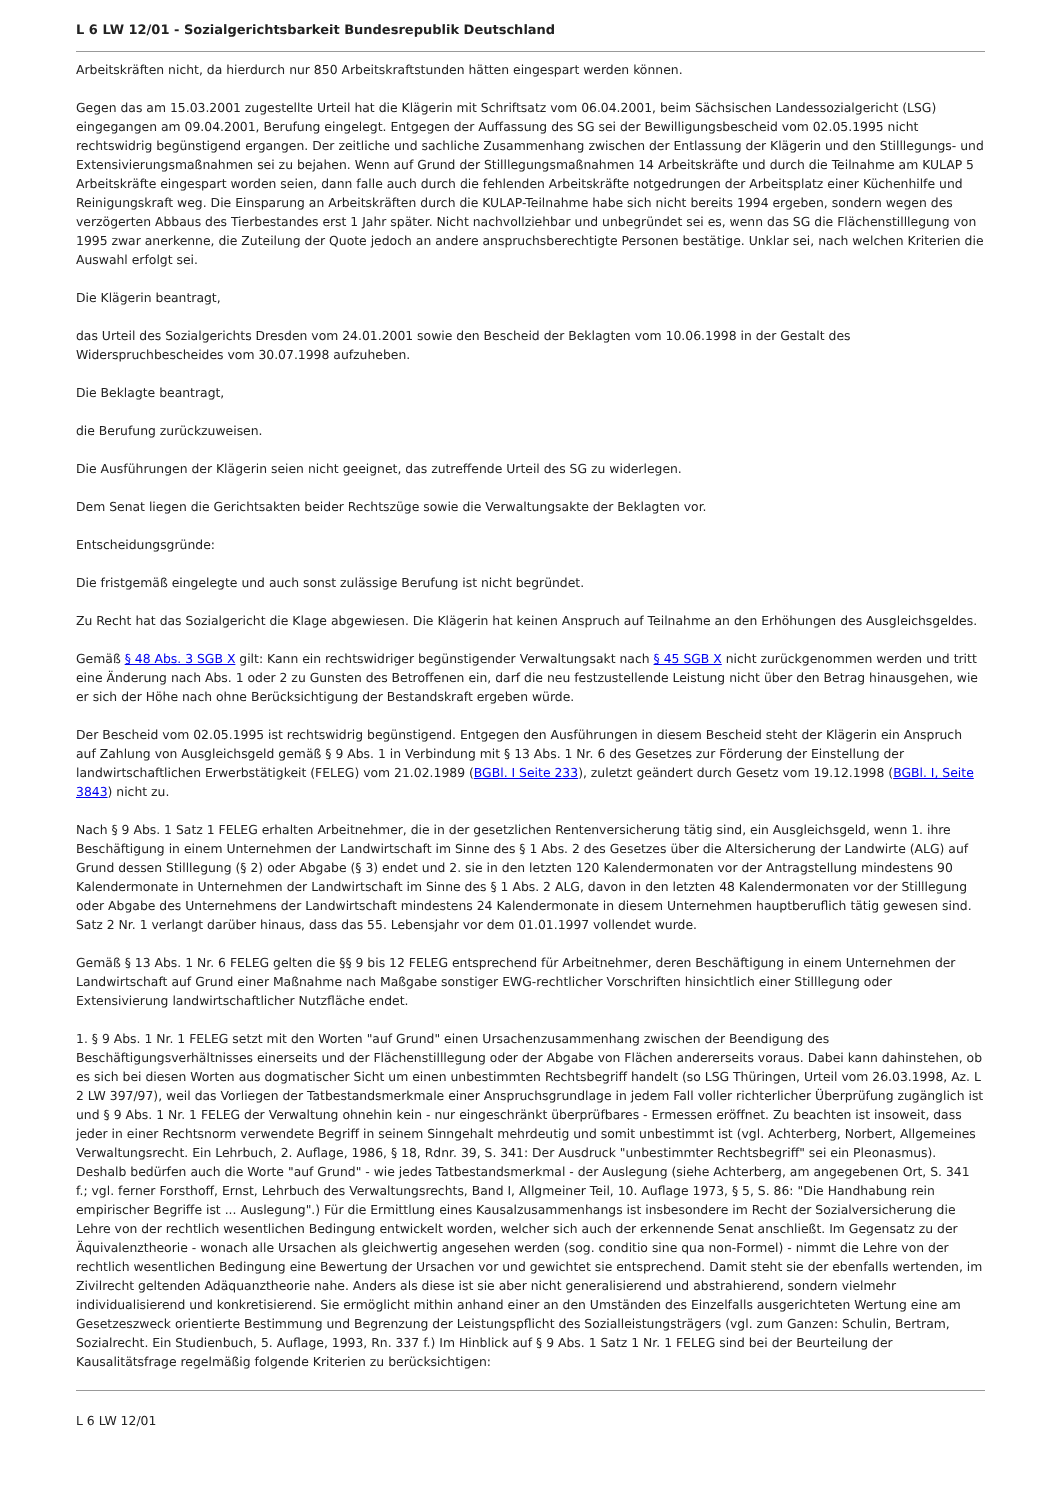L 6 LW 12/01 - Sozialgerichtsbarkeit Bundesrepublik Deutschland
Arbeitskräften nicht, da hierdurch nur 850 Arbeitskraftstunden hätten eingespart werden können.
Gegen das am 15.03.2001 zugestellte Urteil hat die Klägerin mit Schriftsatz vom 06.04.2001, beim Sächsischen Landessozialgericht (LSG) eingegangen am 09.04.2001, Berufung eingelegt. Entgegen der Auffassung des SG sei der Bewilligungsbescheid vom 02.05.1995 nicht rechtswidrig begünstigend ergangen. Der zeitliche und sachliche Zusammenhang zwischen der Entlassung der Klägerin und den Stilllegungs- und Extensivierungsmaßnahmen sei zu bejahen. Wenn auf Grund der Stilllegungsmaßnahmen 14 Arbeitskräfte und durch die Teilnahme am KULAP 5 Arbeitskräfte eingespart worden seien, dann falle auch durch die fehlenden Arbeitskräfte notgedrungen der Arbeitsplatz einer Küchenhilfe und Reinigungskraft weg. Die Einsparung an Arbeitskräften durch die KULAP-Teilnahme habe sich nicht bereits 1994 ergeben, sondern wegen des verzögerten Abbaus des Tierbestandes erst 1 Jahr später. Nicht nachvollziehbar und unbegründet sei es, wenn das SG die Flächenstilllegung von 1995 zwar anerkenne, die Zuteilung der Quote jedoch an andere anspruchsberechtigte Personen bestätige. Unklar sei, nach welchen Kriterien die Auswahl erfolgt sei.
Die Klägerin beantragt,
das Urteil des Sozialgerichts Dresden vom 24.01.2001 sowie den Bescheid der Beklagten vom 10.06.1998 in der Gestalt des Widerspruchbescheides vom 30.07.1998 aufzuheben.
Die Beklagte beantragt,
die Berufung zurückzuweisen.
Die Ausführungen der Klägerin seien nicht geeignet, das zutreffende Urteil des SG zu widerlegen.
Dem Senat liegen die Gerichtsakten beider Rechtszüge sowie die Verwaltungsakte der Beklagten vor.
Entscheidungsgründe:
Die fristgemäß eingelegte und auch sonst zulässige Berufung ist nicht begründet.
Zu Recht hat das Sozialgericht die Klage abgewiesen. Die Klägerin hat keinen Anspruch auf Teilnahme an den Erhöhungen des Ausgleichsgeldes.
Gemäß § 48 Abs. 3 SGB X gilt: Kann ein rechtswidriger begünstigender Verwaltungsakt nach § 45 SGB X nicht zurückgenommen werden und tritt eine Änderung nach Abs. 1 oder 2 zu Gunsten des Betroffenen ein, darf die neu festzustellende Leistung nicht über den Betrag hinausgehen, wie er sich der Höhe nach ohne Berücksichtigung der Bestandskraft ergeben würde.
Der Bescheid vom 02.05.1995 ist rechtswidrig begünstigend. Entgegen den Ausführungen in diesem Bescheid steht der Klägerin ein Anspruch auf Zahlung von Ausgleichsgeld gemäß § 9 Abs. 1 in Verbindung mit § 13 Abs. 1 Nr. 6 des Gesetzes zur Förderung der Einstellung der landwirtschaftlichen Erwerbstätigkeit (FELEG) vom 21.02.1989 (BGBl. I Seite 233), zuletzt geändert durch Gesetz vom 19.12.1998 (BGBl. I, Seite 3843) nicht zu.
Nach § 9 Abs. 1 Satz 1 FELEG erhalten Arbeitnehmer, die in der gesetzlichen Rentenversicherung tätig sind, ein Ausgleichsgeld, wenn 1. ihre Beschäftigung in einem Unternehmen der Landwirtschaft im Sinne des § 1 Abs. 2 des Gesetzes über die Altersicherung der Landwirte (ALG) auf Grund dessen Stilllegung (§ 2) oder Abgabe (§ 3) endet und 2. sie in den letzten 120 Kalendermonaten vor der Antragstellung mindestens 90 Kalendermonate in Unternehmen der Landwirtschaft im Sinne des § 1 Abs. 2 ALG, davon in den letzten 48 Kalendermonaten vor der Stilllegung oder Abgabe des Unternehmens der Landwirtschaft mindestens 24 Kalendermonate in diesem Unternehmen hauptberuflich tätig gewesen sind. Satz 2 Nr. 1 verlangt darüber hinaus, dass das 55. Lebensjahr vor dem 01.01.1997 vollendet wurde.
Gemäß § 13 Abs. 1 Nr. 6 FELEG gelten die §§ 9 bis 12 FELEG entsprechend für Arbeitnehmer, deren Beschäftigung in einem Unternehmen der Landwirtschaft auf Grund einer Maßnahme nach Maßgabe sonstiger EWG-rechtlicher Vorschriften hinsichtlich einer Stilllegung oder Extensivierung landwirtschaftlicher Nutzfläche endet.
1. § 9 Abs. 1 Nr. 1 FELEG setzt mit den Worten "auf Grund" einen Ursachenzusammenhang zwischen der Beendigung des Beschäftigungsverhältnisses einerseits und der Flächenstilllegung oder der Abgabe von Flächen andererseits voraus. Dabei kann dahinstehen, ob es sich bei diesen Worten aus dogmatischer Sicht um einen unbestimmten Rechtsbegriff handelt (so LSG Thüringen, Urteil vom 26.03.1998, Az. L 2 LW 397/97), weil das Vorliegen der Tatbestandsmerkmale einer Anspruchsgrundlage in jedem Fall voller richterlicher Überprüfung zugänglich ist und § 9 Abs. 1 Nr. 1 FELEG der Verwaltung ohnehin kein - nur eingeschränkt überprüfbares - Ermessen eröffnet. Zu beachten ist insoweit, dass jeder in einer Rechtsnorm verwendete Begriff in seinem Sinngehalt mehrdeutig und somit unbestimmt ist (vgl. Achterberg, Norbert, Allgemeines Verwaltungsrecht. Ein Lehrbuch, 2. Auflage, 1986, § 18, Rdnr. 39, S. 341: Der Ausdruck "unbestimmter Rechtsbegriff" sei ein Pleonasmus). Deshalb bedürfen auch die Worte "auf Grund" - wie jedes Tatbestandsmerkmal - der Auslegung (siehe Achterberg, am angegebenen Ort, S. 341 f.; vgl. ferner Forsthoff, Ernst, Lehrbuch des Verwaltungsrechts, Band I, Allgmeiner Teil, 10. Auflage 1973, § 5, S. 86: "Die Handhabung rein empirischer Begriffe ist ... Auslegung".) Für die Ermittlung eines Kausalzusammenhangs ist insbesondere im Recht der Sozialversicherung die Lehre von der rechtlich wesentlichen Bedingung entwickelt worden, welcher sich auch der erkennende Senat anschließt. Im Gegensatz zu der Äquivalenztheorie - wonach alle Ursachen als gleichwertig angesehen werden (sog. conditio sine qua non-Formel) - nimmt die Lehre von der rechtlich wesentlichen Bedingung eine Bewertung der Ursachen vor und gewichtet sie entsprechend. Damit steht sie der ebenfalls wertenden, im Zivilrecht geltenden Adäquanztheorie nahe. Anders als diese ist sie aber nicht generalisierend und abstrahierend, sondern vielmehr individualisierend und konkretisierend. Sie ermöglicht mithin anhand einer an den Umständen des Einzelfalls ausgerichteten Wertung eine am Gesetzeszweck orientierte Bestimmung und Begrenzung der Leistungspflicht des Sozialleistungsträgers (vgl. zum Ganzen: Schulin, Bertram, Sozialrecht. Ein Studienbuch, 5. Auflage, 1993, Rn. 337 f.) Im Hinblick auf § 9 Abs. 1 Satz 1 Nr. 1 FELEG sind bei der Beurteilung der Kausalitätsfrage regelmäßig folgende Kriterien zu berücksichtigen:
L 6 LW 12/01